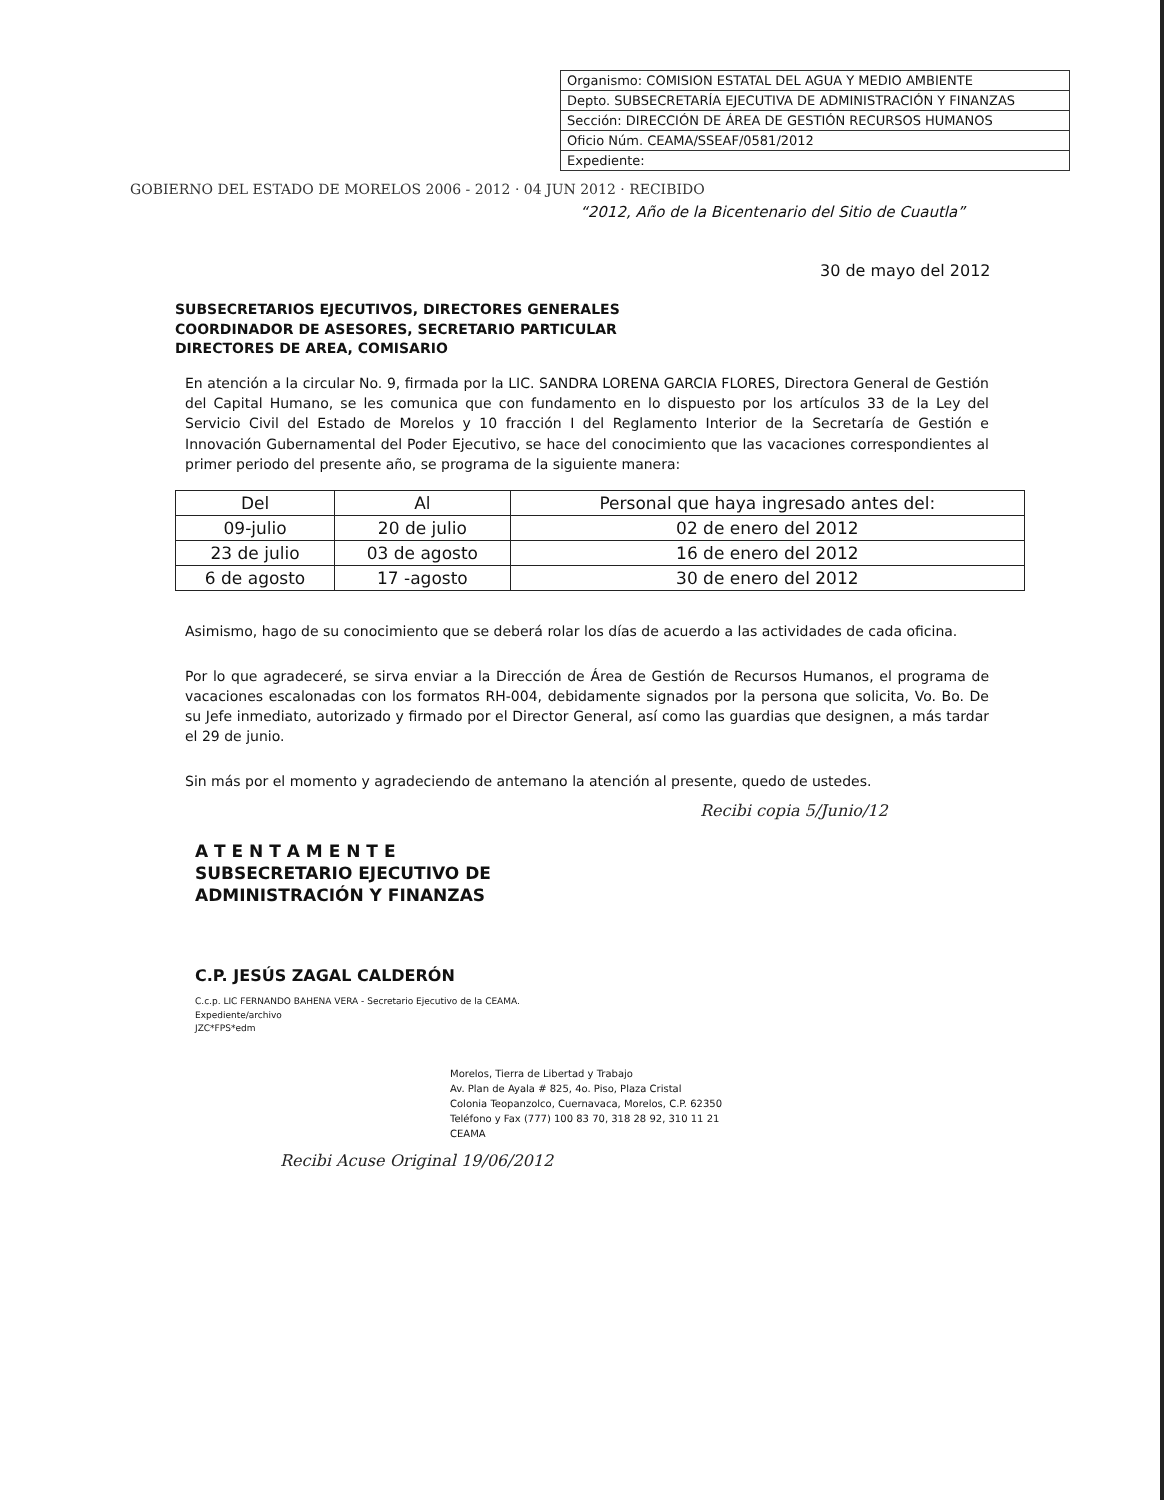Organismo: COMISION ESTATAL DEL AGUA Y MEDIO AMBIENTE
Depto. SUBSECRETARÍA EJECUTIVA DE ADMINISTRACIÓN Y FINANZAS
Sección: DIRECCIÓN DE ÁREA DE GESTIÓN RECURSOS HUMANOS
Oficio Núm. CEAMA/SSEAF/0581/2012
Expediente:
GOBIERNO DEL ESTADO DE MORELOS 2006 - 2012 · 04 JUN 2012 · RECIBIDO
“2012, Año de la Bicentenario del Sitio de Cuautla”
30 de mayo del 2012
SUBSECRETARIOS EJECUTIVOS, DIRECTORES GENERALES
COORDINADOR DE ASESORES, SECRETARIO PARTICULAR
DIRECTORES DE AREA, COMISARIO
En atención a la circular No. 9, firmada por la LIC. SANDRA LORENA GARCIA FLORES, Directora General de Gestión del Capital Humano, se les comunica que con fundamento en lo dispuesto por los artículos 33 de la Ley del Servicio Civil del Estado de Morelos y 10 fracción I del Reglamento Interior de la Secretaría de Gestión e Innovación Gubernamental del Poder Ejecutivo, se hace del conocimiento que las vacaciones correspondientes al primer periodo del presente año, se programa de la siguiente manera:
| Del | Al | Personal que haya ingresado antes del: |
| --- | --- | --- |
| 09-julio | 20 de julio | 02 de enero del 2012 |
| 23 de julio | 03 de agosto | 16 de enero del 2012 |
| 6 de agosto | 17 -agosto | 30 de enero del 2012 |
Asimismo, hago de su conocimiento que se deberá rolar los días de acuerdo a las actividades de cada oficina.
Por lo que agradeceré, se sirva enviar a la Dirección de Área de Gestión de Recursos Humanos, el programa de vacaciones escalonadas con los formatos RH-004, debidamente signados por la persona que solicita, Vo. Bo. De su Jefe inmediato, autorizado y firmado por el Director General, así como las guardias que designen, a más tardar el 29 de junio.
Sin más por el momento y agradeciendo de antemano la atención al presente, quedo de ustedes.
Recibi copia 5/Junio/12
A T E N T A M E N T E
SUBSECRETARIO EJECUTIVO DE
ADMINISTRACIÓN Y FINANZAS
C.P. JESÚS ZAGAL CALDERÓN
C.c.p. LIC FERNANDO BAHENA VERA - Secretario Ejecutivo de la CEAMA.
Expediente/archivo
JZC*FPS*edm
Morelos, Tierra de Libertad y Trabajo
Av. Plan de Ayala # 825, 4o. Piso, Plaza Cristal
Colonia Teopanzolco, Cuernavaca, Morelos, C.P. 62350
Teléfono y Fax (777) 100 83 70, 318 28 92, 310 11 21
CEAMA
Recibi Acuse Original 19/06/2012